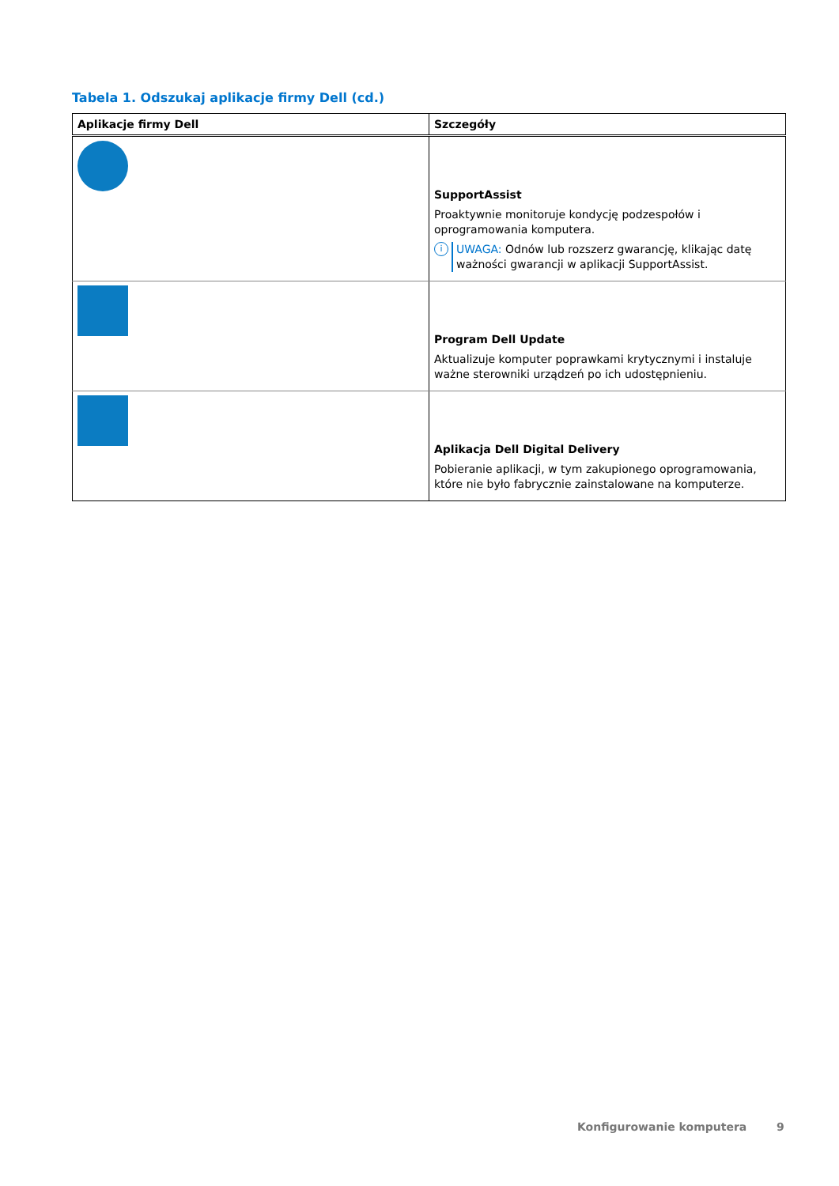Tabela 1. Odszukaj aplikacje firmy Dell (cd.)
| Aplikacje firmy Dell | Szczegóły |
| --- | --- |
| | SupportAssist Proaktywnie monitoruje kondycję podzespołów i oprogramowania komputera. i UWAGA: Odnów lub rozszerz gwarancję, klikając datę ważności gwarancji w aplikacji SupportAssist. |
| | Program Dell Update Aktualizuje komputer poprawkami krytycznymi i instaluje ważne sterowniki urządzeń po ich udostępnieniu. |
| | Aplikacja Dell Digital Delivery Pobieranie aplikacji, w tym zakupionego oprogramowania, które nie było fabrycznie zainstalowane na komputerze. |
Konfigurowanie komputera 9